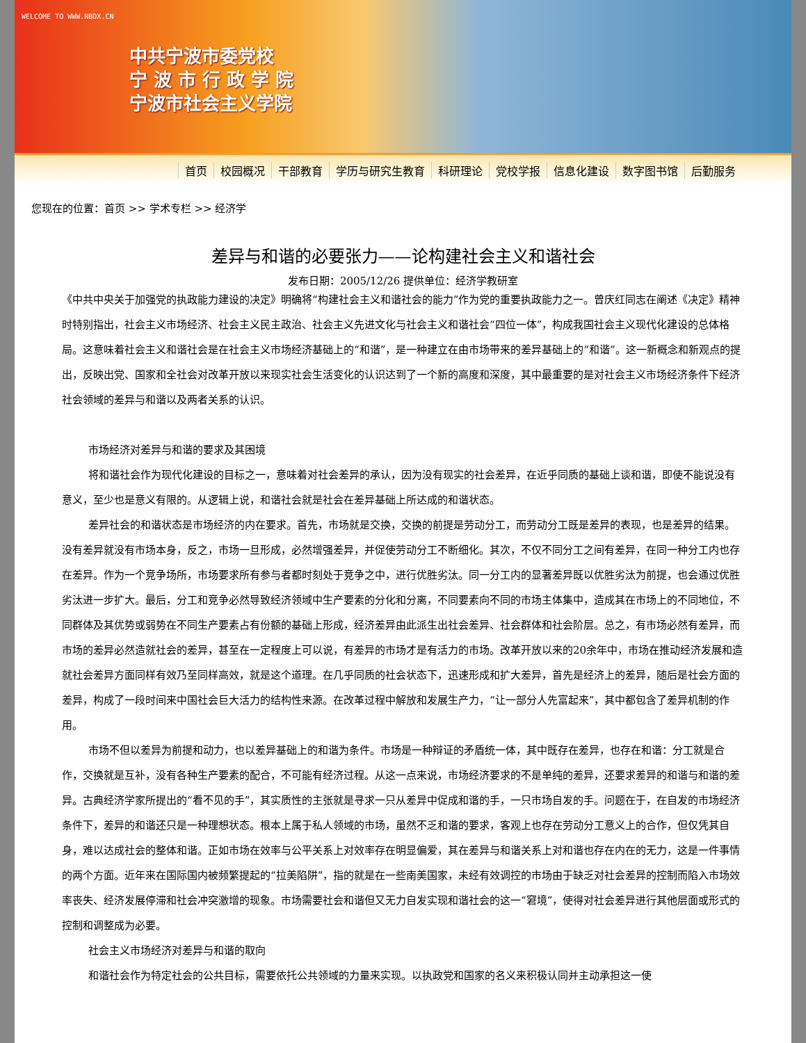WELCOME TO WWW.NBDX.CN
中共宁波市委党校
宁 波 市 行 政 学 院
宁波市社会主义学院
首页 校园概况 干部教育 学历与研究生教育 科研理论 党校学报 信息化建设 数字图书馆 后勤服务
您现在的位置：首页 >> 学术专栏 >> 经济学
差异与和谐的必要张力——论构建社会主义和谐社会
发布日期：2005/12/26 提供单位：经济学教研室
《中共中央关于加强党的执政能力建设的决定》明确将“构建社会主义和谐社会的能力”作为党的重要执政能力之一。曾庆红同志在阐述《决定》精神时特别指出，社会主义市场经济、社会主义民主政治、社会主义先进文化与社会主义和谐社会“四位一体”，构成我国社会主义现代化建设的总体格局。这意味着社会主义和谐社会是在社会主义市场经济基础上的“和谐”，是一种建立在由市场带来的差异基础上的“和谐”。这一新概念和新观点的提出，反映出党、国家和全社会对改革开放以来现实社会生活变化的认识达到了一个新的高度和深度，其中最重要的是对社会主义市场经济条件下经济社会领域的差异与和谐以及两者关系的认识。
市场经济对差异与和谐的要求及其困境
将和谐社会作为现代化建设的目标之一，意味着对社会差异的承认，因为没有现实的社会差异，在近乎同质的基础上谈和谐，即使不能说没有意义，至少也是意义有限的。从逻辑上说，和谐社会就是社会在差异基础上所达成的和谐状态。
差异社会的和谐状态是市场经济的内在要求。首先，市场就是交换，交换的前提是劳动分工，而劳动分工既是差异的表现，也是差异的结果。没有差异就没有市场本身，反之，市场一旦形成，必然增强差异，并促使劳动分工不断细化。其次，不仅不同分工之间有差异，在同一种分工内也存在差异。作为一个竞争场所，市场要求所有参与者都时刻处于竞争之中，进行优胜劣汰。同一分工内的显著差异既以优胜劣汰为前提，也会通过优胜劣汰进一步扩大。最后，分工和竞争必然导致经济领域中生产要素的分化和分离，不同要素向不同的市场主体集中，造成其在市场上的不同地位，不同群体及其优势或弱势在不同生产要素占有份额的基础上形成，经济差异由此派生出社会差异、社会群体和社会阶层。总之，有市场必然有差异，而市场的差异必然造就社会的差异，甚至在一定程度上可以说，有差异的市场才是有活力的市场。改革开放以来的20余年中，市场在推动经济发展和造就社会差异方面同样有效乃至同样高效，就是这个道理。在几乎同质的社会状态下，迅速形成和扩大差异，首先是经济上的差异，随后是社会方面的差异，构成了一段时间来中国社会巨大活力的结构性来源。在改革过程中解放和发展生产力，“让一部分人先富起来”，其中都包含了差异机制的作用。
市场不但以差异为前提和动力，也以差异基础上的和谐为条件。市场是一种辩证的矛盾统一体，其中既存在差异，也存在和谐：分工就是合作，交换就是互补，没有各种生产要素的配合，不可能有经济过程。从这一点来说，市场经济要求的不是单纯的差异，还要求差异的和谐与和谐的差异。古典经济学家所提出的“看不见的手”，其实质性的主张就是寻求一只从差异中促成和谐的手，一只市场自发的手。问题在于，在自发的市场经济条件下，差异的和谐还只是一种理想状态。根本上属于私人领域的市场，虽然不乏和谐的要求，客观上也存在劳动分工意义上的合作，但仅凭其自身，难以达成社会的整体和谐。正如市场在效率与公平关系上对效率存在明显偏爱，其在差异与和谐关系上对和谐也存在内在的无力，这是一件事情的两个方面。近年来在国际国内被频繁提起的“拉美陷阱”，指的就是在一些南美国家，未经有效调控的市场由于缺乏对社会差异的控制而陷入市场效率丧失、经济发展停滞和社会冲突激增的现象。市场需要社会和谐但又无力自发实现和谐社会的这一“窘境”，使得对社会差异进行其他层面或形式的控制和调整成为必要。
社会主义市场经济对差异与和谐的取向
和谐社会作为特定社会的公共目标，需要依托公共领域的力量来实现。以执政党和国家的名义来积极认同并主动承担这一使